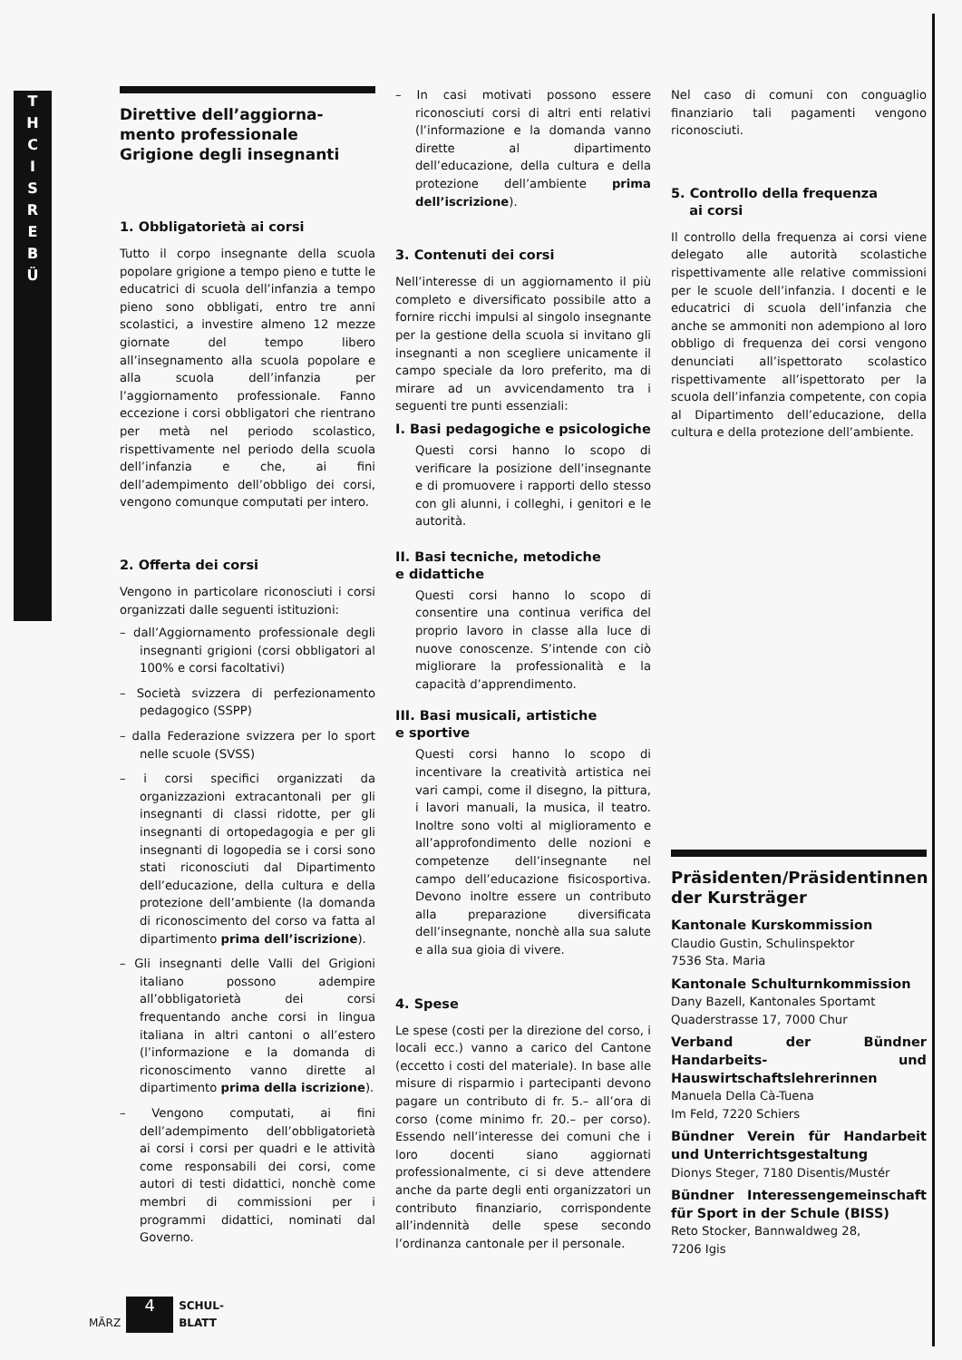T
H
C
I
S
R
E
B
Ü
Direttive dell’aggiorna-
mento professionale
Grigione degli insegnanti
1. Obbligatorietà ai corsi
Tutto il corpo insegnante della scuola popolare grigione a tempo pieno e tutte le educatrici di scuola dell’infanzia a tempo pieno sono obbligati, entro tre anni scolastici, a investire almeno 12 mezze giornate del tempo libero all’insegnamento alla scuola popolare e alla scuola dell’infanzia per l’aggiornamento professionale. Fanno eccezione i corsi obbligatori che rientrano per metà nel periodo scolastico, rispettivamente nel periodo della scuola dell’infanzia e che, ai fini dell’adempimento dell’obbligo dei corsi, vengono comunque computati per intero.
2. Offerta dei corsi
Vengono in particolare riconosciuti i corsi organizzati dalle seguenti istituzioni:
– dall’Aggiornamento professionale degli insegnanti grigioni (corsi obbligatori al 100% e corsi facoltativi)
– Società svizzera di perfezionamento pedagogico (SSPP)
– dalla Federazione svizzera per lo sport nelle scuole (SVSS)
– i corsi specifici organizzati da organizzazioni extracantonali per gli insegnanti di classi ridotte, per gli insegnanti di ortopedagogia e per gli insegnanti di logopedia se i corsi sono stati riconosciuti dal Dipartimento dell’educazione, della cultura e della protezione dell’ambiente (la domanda di riconoscimento del corso va fatta al dipartimento prima dell’iscrizione).
– Gli insegnanti delle Valli del Grigioni italiano possono adempire all’obbligatorietà dei corsi frequentando anche corsi in lingua italiana in altri cantoni o all’estero (l’informazione e la domanda di riconoscimento vanno dirette al dipartimento prima della iscrizione).
– Vengono computati, ai fini dell’adempimento dell’obbligatorietà ai corsi i corsi per quadri e le attività come responsabili dei corsi, come autori di testi didattici, nonchè come membri di commissioni per i programmi didattici, nominati dal Governo.
– In casi motivati possono essere riconosciuti corsi di altri enti relativi (l’informazione e la domanda vanno dirette al dipartimento dell’educazione, della cultura e della protezione dell’ambiente prima dell’iscrizione).
3. Contenuti dei corsi
Nell’interesse di un aggiornamento il più completo e diversificato possibile atto a fornire ricchi impulsi al singolo insegnante per la gestione della scuola si invitano gli insegnanti a non scegliere unicamente il campo speciale da loro preferito, ma di mirare ad un avvicendamento tra i seguenti tre punti essenziali:
I. Basi pedagogiche e psicologiche
Questi corsi hanno lo scopo di verificare la posizione dell’insegnante e di promuovere i rapporti dello stesso con gli alunni, i colleghi, i genitori e le autorità.
II. Basi tecniche, metodiche
e didattiche
Questi corsi hanno lo scopo di consentire una continua verifica del proprio lavoro in classe alla luce di nuove conoscenze. S’intende con ciò migliorare la professionalità e la capacità d’apprendimento.
III. Basi musicali, artistiche
e sportive
Questi corsi hanno lo scopo di incentivare la creatività artistica nei vari campi, come il disegno, la pittura, i lavori manuali, la musica, il teatro. Inoltre sono volti al miglioramento e all’approfondimento delle nozioni e competenze dell’insegnante nel campo dell’educazione fisicosportiva. Devono inoltre essere un contributo alla preparazione diversificata dell’insegnante, nonchè alla sua salute e alla sua gioia di vivere.
4. Spese
Le spese (costi per la direzione del corso, i locali ecc.) vanno a carico del Cantone (eccetto i costi del materiale). In base alle misure di risparmio i partecipanti devono pagare un contributo di fr. 5.– all’ora di corso (come minimo fr. 20.– per corso). Essendo nell’interesse dei comuni che i loro docenti siano aggiornati professionalmente, ci si deve attendere anche da parte degli enti organizzatori un contributo finanziario, corrispondente all’indennità delle spese secondo l’ordinanza cantonale per il personale.
Nel caso di comuni con conguaglio finanziario tali pagamenti vengono riconosciuti.
5. Controllo della frequenza
ai corsi
Il controllo della frequenza ai corsi viene delegato alle autorità scolastiche rispettivamente alle relative commissioni per le scuole dell’infanzia. I docenti e le educatrici di scuola dell’infanzia che anche se ammoniti non adempiono al loro obbligo di frequenza dei corsi vengono denunciati all’ispettorato scolastico rispettivamente all’ispettorato per la scuola dell’infanzia competente, con copia al Dipartimento dell’educazione, della cultura e della protezione dell’ambiente.
Präsidenten/Präsidentinnen der Kursträger
Kantonale Kurskommission
Claudio Gustin, Schulinspektor
7536 Sta. Maria
Kantonale Schulturnkommission
Dany Bazell, Kantonales Sportamt
Quaderstrasse 17, 7000 Chur
Verband der Bündner Handarbeits- und Hauswirtschaftslehrerinnen
Manuela Della Cà-Tuena
Im Feld, 7220 Schiers
Bündner Verein für Handarbeit und Unterrichtsgestaltung
Dionys Steger, 7180 Disentis/Mustér
Bündner Interessengemeinschaft für Sport in der Schule (BISS)
Reto Stocker, Bannwaldweg 28,
7206 Igis
MÄRZ 4 SCHUL-
BLATT